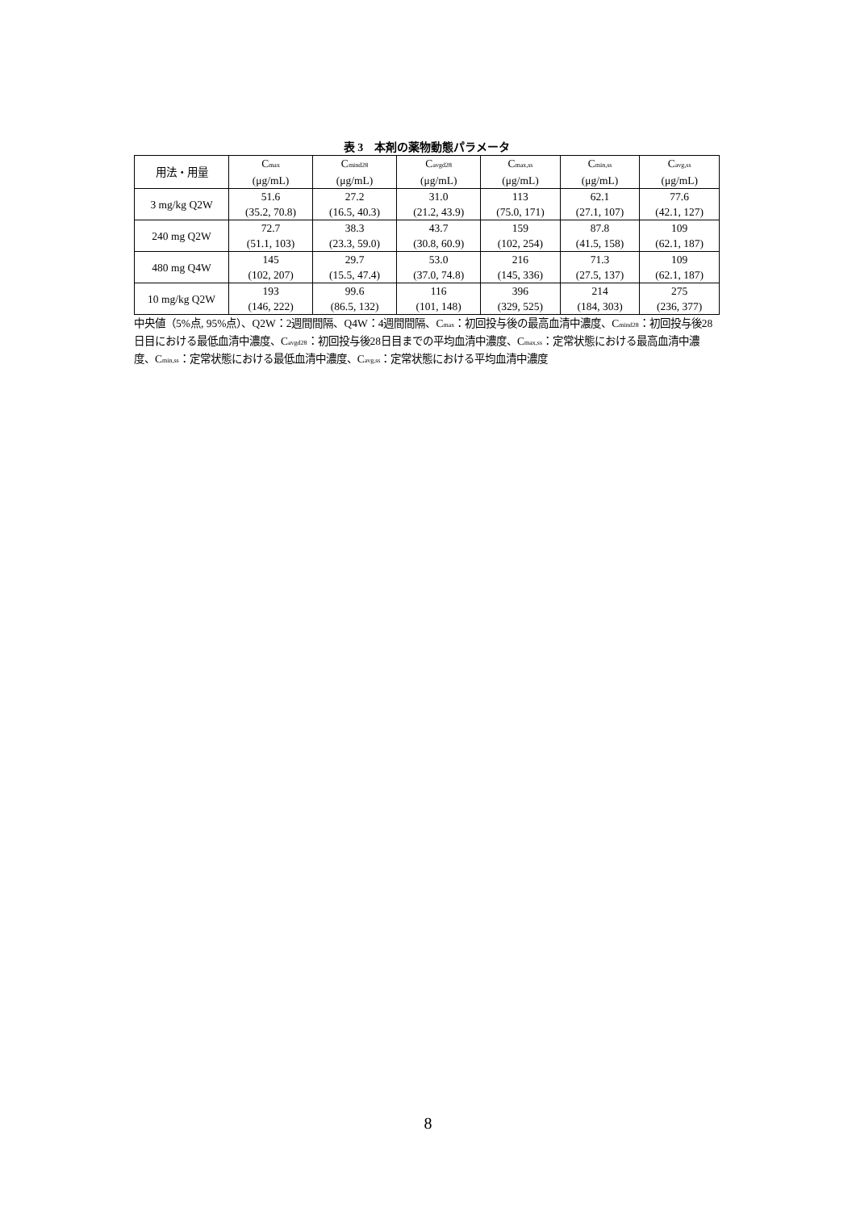表 3　本剤の薬物動態パラメータ
| 用法・用量 | C<sub>max</sub> (μg/mL) | C<sub>mind28</sub> (μg/mL) | C<sub>avgd28</sub> (μg/mL) | C<sub>max,ss</sub> (μg/mL) | C<sub>min,ss</sub> (μg/mL) | C<sub>avg,ss</sub> (μg/mL) |
| --- | --- | --- | --- | --- | --- | --- |
| 3 mg/kg Q2W | 51.6 (35.2, 70.8) | 27.2 (16.5, 40.3) | 31.0 (21.2, 43.9) | 113 (75.0, 171) | 62.1 (27.1, 107) | 77.6 (42.1, 127) |
| 240 mg Q2W | 72.7 (51.1, 103) | 38.3 (23.3, 59.0) | 43.7 (30.8, 60.9) | 159 (102, 254) | 87.8 (41.5, 158) | 109 (62.1, 187) |
| 480 mg Q4W | 145 (102, 207) | 29.7 (15.5, 47.4) | 53.0 (37.0, 74.8) | 216 (145, 336) | 71.3 (27.5, 137) | 109 (62.1, 187) |
| 10 mg/kg Q2W | 193 (146, 222) | 99.6 (86.5, 132) | 116 (101, 148) | 396 (329, 525) | 214 (184, 303) | 275 (236, 377) |
中央値（5%点, 95%点）、Q2W：2週間間隔、Q4W：4週間間隔、C<sub>max</sub>：初回投与後の最高血清中濃度、C<sub>mind28</sub>：初回投与後28日目における最低血清中濃度、C<sub>avgd28</sub>：初回投与後28日目までの平均血清中濃度、C<sub>max,ss</sub>：定常状態における最高血清中濃度、C<sub>min,ss</sub>：定常状態における最低血清中濃度、C<sub>avg,ss</sub>：定常状態における平均血清中濃度
8